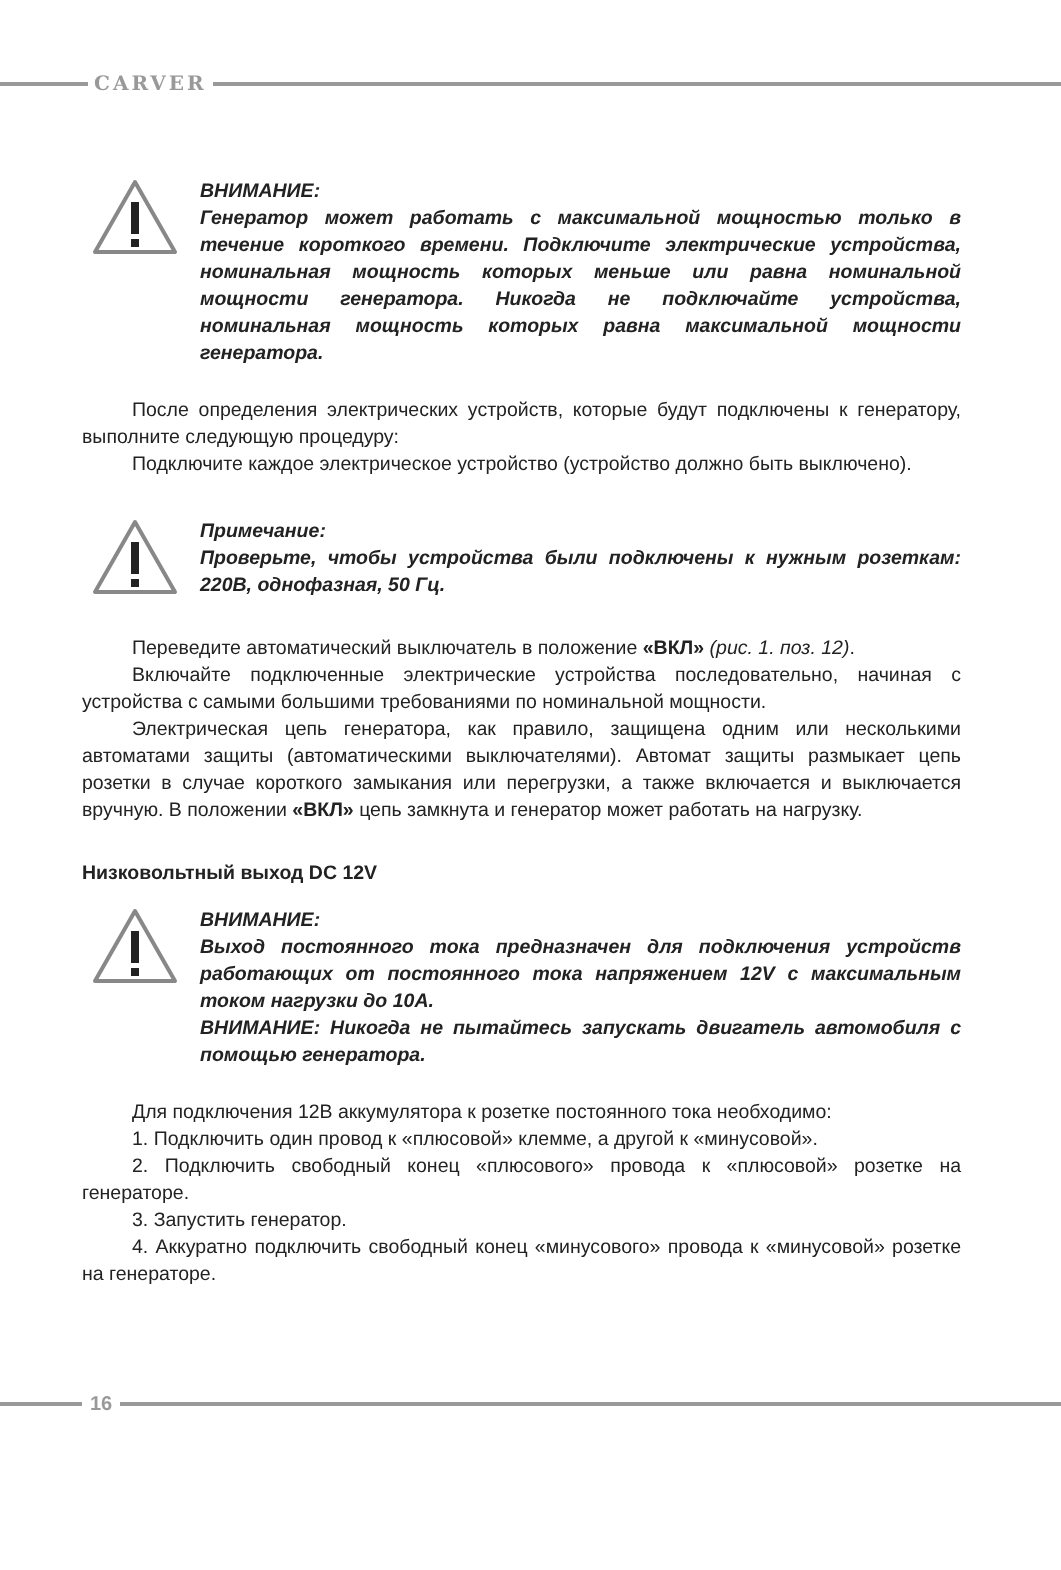CARVER
ВНИМАНИЕ:
Генератор может работать с максимальной мощностью только в течение короткого времени. Подключите электрические устройства, номинальная мощность которых меньше или равна номинальной мощности генератора. Никогда не подключайте устройства, номинальная мощность которых равна максимальной мощности генератора.
После определения электрических устройств, которые будут подключены к генератору, выполните следующую процедуру:
Подключите каждое электрическое устройство (устройство должно быть выключено).
Примечание:
Проверьте, чтобы устройства были подключены к нужным розеткам: 220В, однофазная, 50 Гц.
Переведите автоматический выключатель в положение «ВКЛ» (рис. 1. поз. 12).
Включайте подключенные электрические устройства последовательно, начиная с устройства с самыми большими требованиями по номинальной мощности.
Электрическая цепь генератора, как правило, защищена одним или несколькими автоматами защиты (автоматическими выключателями). Автомат защиты размыкает цепь розетки в случае короткого замыкания или перегрузки, а также включается и выключается вручную. В положении «ВКЛ» цепь замкнута и генератор может работать на нагрузку.
Низковольтный выход DC 12V
ВНИМАНИЕ:
Выход постоянного тока предназначен для подключения устройств работающих от постоянного тока напряжением 12V с максимальным током нагрузки до 10A.
ВНИМАНИЕ: Никогда не пытайтесь запускать двигатель автомобиля с помощью генератора.
Для подключения 12В аккумулятора к розетке постоянного тока необходимо:
1. Подключить один провод к «плюсовой» клемме, а другой к «минусовой».
2. Подключить свободный конец «плюсового» провода к «плюсовой» розетке на генераторе.
3. Запустить генератор.
4. Аккуратно подключить свободный конец «минусового» провода к «минусовой» розетке на генераторе.
16